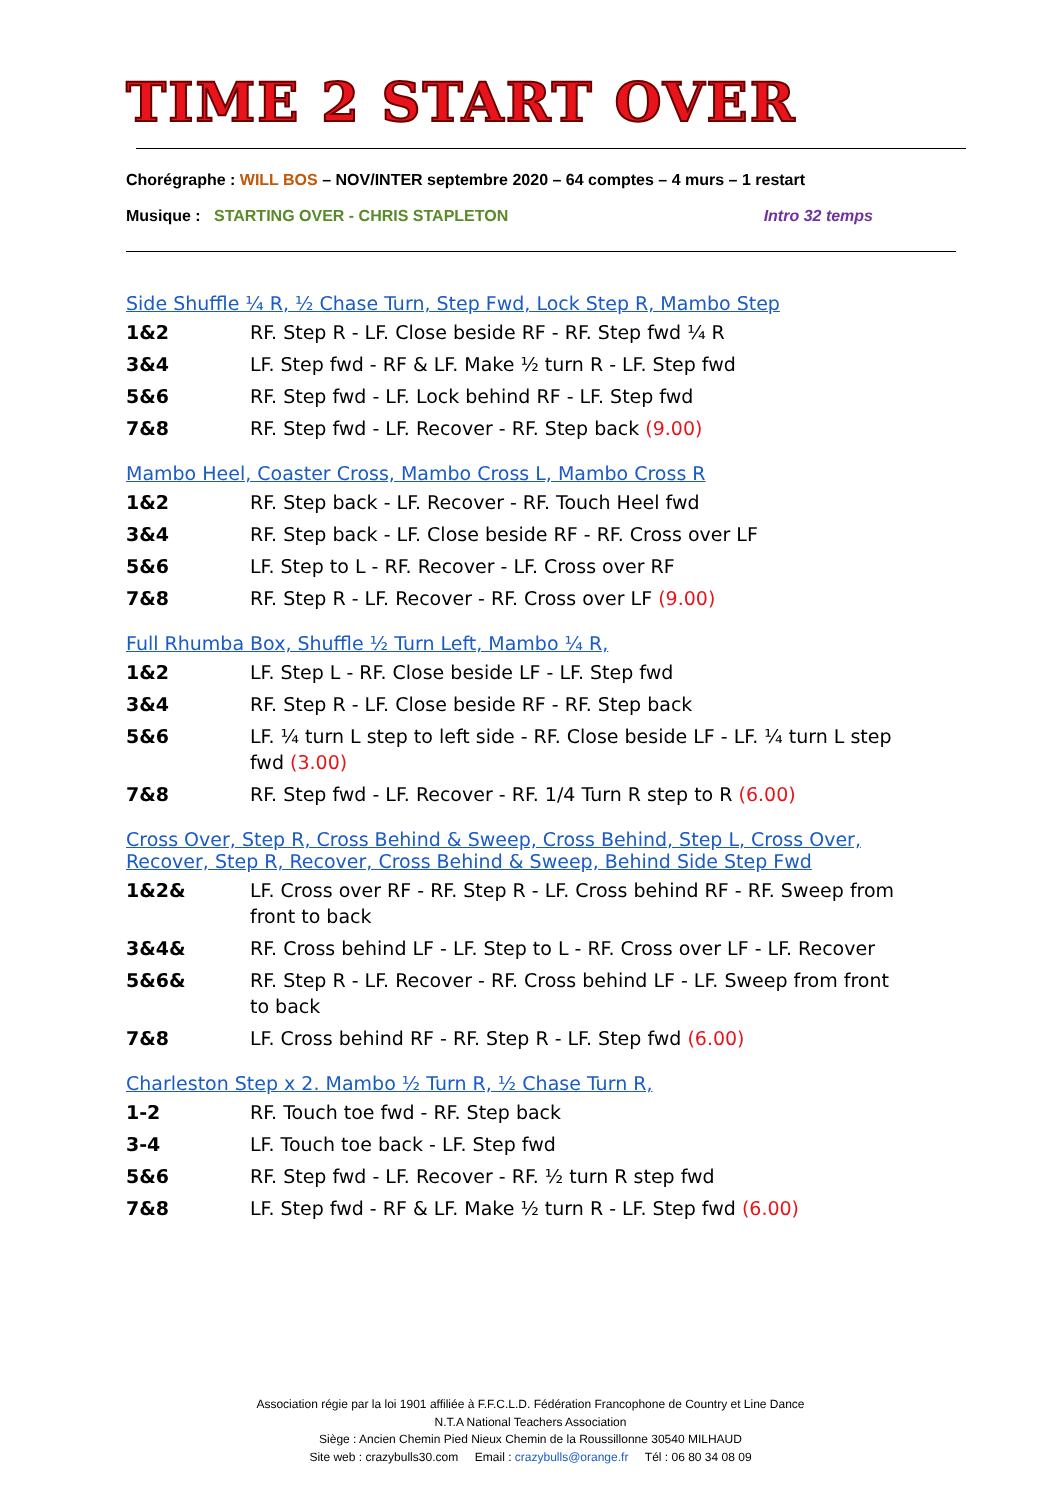TIME 2 START OVER
Chorégraphe : WILL BOS – NOV/INTER septembre 2020 – 64 comptes – 4 murs – 1 restart
Musique : STARTING OVER - CHRIS STAPLETON Intro 32 temps
Side Shuffle ¼ R, ½ Chase Turn, Step Fwd, Lock Step R, Mambo Step
| 1&2 | RF. Step R - LF. Close beside RF - RF. Step fwd ¼ R |
| 3&4 | LF. Step fwd - RF & LF. Make ½ turn R - LF. Step fwd |
| 5&6 | RF. Step fwd - LF. Lock behind RF - LF. Step fwd |
| 7&8 | RF. Step fwd - LF. Recover - RF. Step back (9.00) |
Mambo Heel, Coaster Cross, Mambo Cross L, Mambo Cross R
| 1&2 | RF. Step back - LF. Recover - RF. Touch Heel fwd |
| 3&4 | RF. Step back - LF. Close beside RF - RF. Cross over LF |
| 5&6 | LF. Step to L - RF. Recover - LF. Cross over RF |
| 7&8 | RF. Step R - LF. Recover - RF. Cross over LF (9.00) |
Full Rhumba Box, Shuffle ½ Turn Left, Mambo ¼ R,
| 1&2 | LF. Step L - RF. Close beside LF - LF. Step fwd |
| 3&4 | RF. Step R - LF. Close beside RF - RF. Step back |
| 5&6 | LF. ¼ turn L step to left side - RF. Close beside LF - LF. ¼ turn L step fwd (3.00) |
| 7&8 | RF. Step fwd - LF. Recover - RF. 1/4 Turn R step to R (6.00) |
Cross Over, Step R, Cross Behind & Sweep, Cross Behind, Step L, Cross Over, Recover, Step R, Recover, Cross Behind & Sweep, Behind Side Step Fwd
| 1&2& | LF. Cross over RF - RF. Step R - LF. Cross behind RF - RF. Sweep from front to back |
| 3&4& | RF. Cross behind LF - LF. Step to L - RF. Cross over LF - LF. Recover |
| 5&6& | RF. Step R - LF. Recover - RF. Cross behind LF - LF. Sweep from front to back |
| 7&8 | LF. Cross behind RF - RF. Step R - LF. Step fwd (6.00) |
Charleston Step x 2. Mambo ½ Turn R, ½ Chase Turn R,
| 1-2 | RF. Touch toe fwd - RF. Step back |
| 3-4 | LF. Touch toe back - LF. Step fwd |
| 5&6 | RF. Step fwd - LF. Recover - RF. ½ turn R step fwd |
| 7&8 | LF. Step fwd - RF & LF. Make ½ turn R - LF. Step fwd (6.00) |
Association régie par la loi 1901 affiliée à F.F.C.L.D. Fédération Francophone de Country et Line Dance
N.T.A National Teachers Association
Siège : Ancien Chemin Pied Nieux Chemin de la Roussillonne 30540 MILHAUD
Site web : crazybulls30.com Email : crazybulls@orange.fr Tél : 06 80 34 08 09